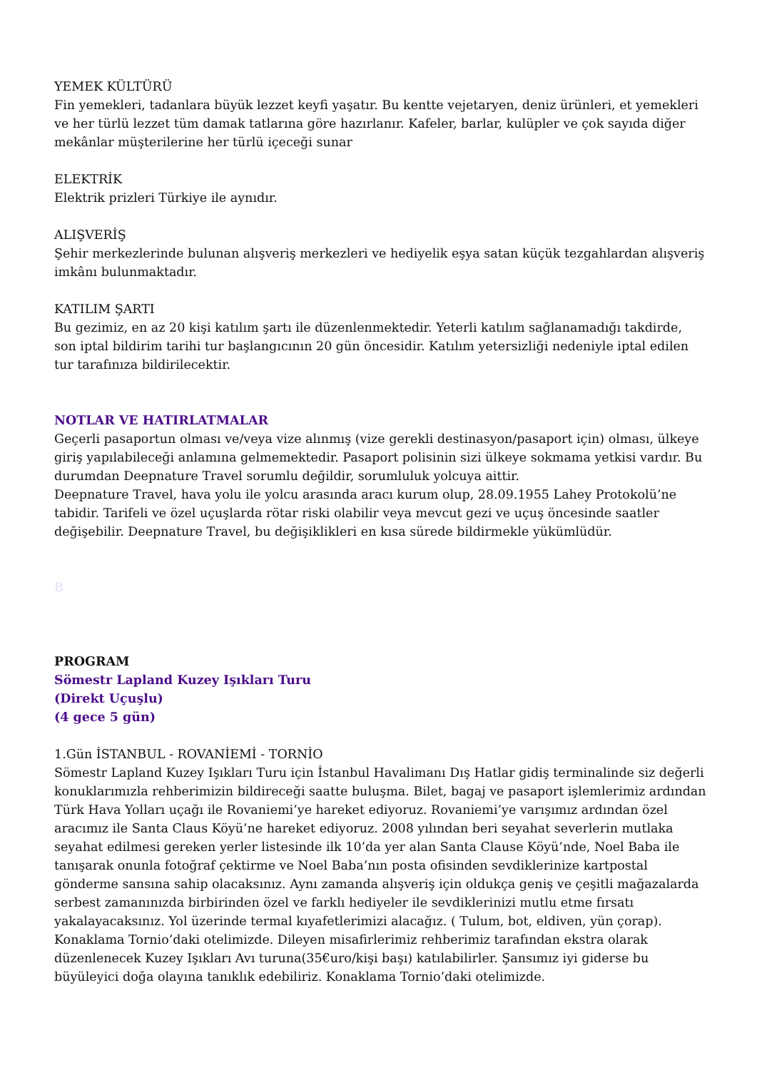YEMEK KÜLTÜRÜ
Fin yemekleri, tadanlara büyük lezzet keyfi yaşatır. Bu kentte vejetaryen, deniz ürünleri, et yemekleri ve her türlü lezzet tüm damak tatlarına göre hazırlanır. Kafeler, barlar, kulüpler ve çok sayıda diğer mekânlar müşterilerine her türlü içeceği sunar
ELEKTRİK
Elektrik prizleri Türkiye ile aynıdır.
ALIŞVERİŞ
Şehir merkezlerinde bulunan alışveriş merkezleri ve hediyelik eşya satan küçük tezgahlardan alışveriş imkânı bulunmaktadır.
KATILIM ŞARTI
Bu gezimiz, en az 20 kişi katılım şartı ile düzenlenmektedir. Yeterli katılım sağlanamadığı takdirde, son iptal bildirim tarihi tur başlangıcının 20 gün öncesidir. Katılım yetersizliği nedeniyle iptal edilen tur tarafınıza bildirilecektir.
NOTLAR VE HATIRLATMALAR
Geçerli pasaportun olması ve/veya vize alınmış (vize gerekli destinasyon/pasaport için) olması, ülkeye giriş yapılabileceği anlamına gelmemektedir. Pasaport polisinin sizi ülkeye sokmama yetkisi vardır. Bu durumdan Deepnature Travel sorumlu değildir, sorumluluk yolcuya aittir.
Deepnature Travel, hava yolu ile yolcu arasında aracı kurum olup, 28.09.1955 Lahey Protokolü’ne tabidir. Tarifeli ve özel uçuşlarda rötar riski olabilir veya mevcut gezi ve uçuş öncesinde saatler değişebilir. Deepnature Travel, bu değişiklikleri en kısa sürede bildirmekle yükümlüdür.
B
PROGRAM
Sömestr Lapland Kuzey Işıkları Turu
(Direkt Uçuşlu)
(4 gece 5 gün)
1.Gün İSTANBUL - ROVANİEMİ - TORNİO
Sömestr Lapland Kuzey Işıkları Turu için İstanbul Havalimanı Dış Hatlar gidiş terminalinde siz değerli konuklarımızla rehberimizin bildireceği saatte buluşma. Bilet, bagaj ve pasaport işlemlerimiz ardından Türk Hava Yolları uçağı ile Rovaniemi’ye hareket ediyoruz. Rovaniemi’ye varışımız ardından özel aracımız ile Santa Claus Köyü’ne hareket ediyoruz. 2008 yılından beri seyahat severlerin mutlaka seyahat edilmesi gereken yerler listesinde ilk 10’da yer alan Santa Clause Köyü’nde, Noel Baba ile tanışarak onunla fotoğraf çektirme ve Noel Baba’nın posta ofisinden sevdiklerinize kartpostal gönderme sansına sahip olacaksınız. Aynı zamanda alışveriş için oldukça geniş ve çeşitli mağazalarda serbest zamanınızda birbirinden özel ve farklı hediyeler ile sevdiklerinizi mutlu etme fırsatı yakalayacaksınız. Yol üzerinde termal kıyafetlerimizi alacağız. ( Tulum, bot, eldiven, yün çorap). Konaklama Tornio’daki otelimizde. Dileyen misafirlerimiz rehberimiz tarafından ekstra olarak düzenlenecek Kuzey Işıkları Avı turuna(35€uro/kişi başı) katılabilirler. Şansımız iyi giderse bu büyüleyici doğa olayına tanıklık edebiliriz. Konaklama Tornio’daki otelimizde.